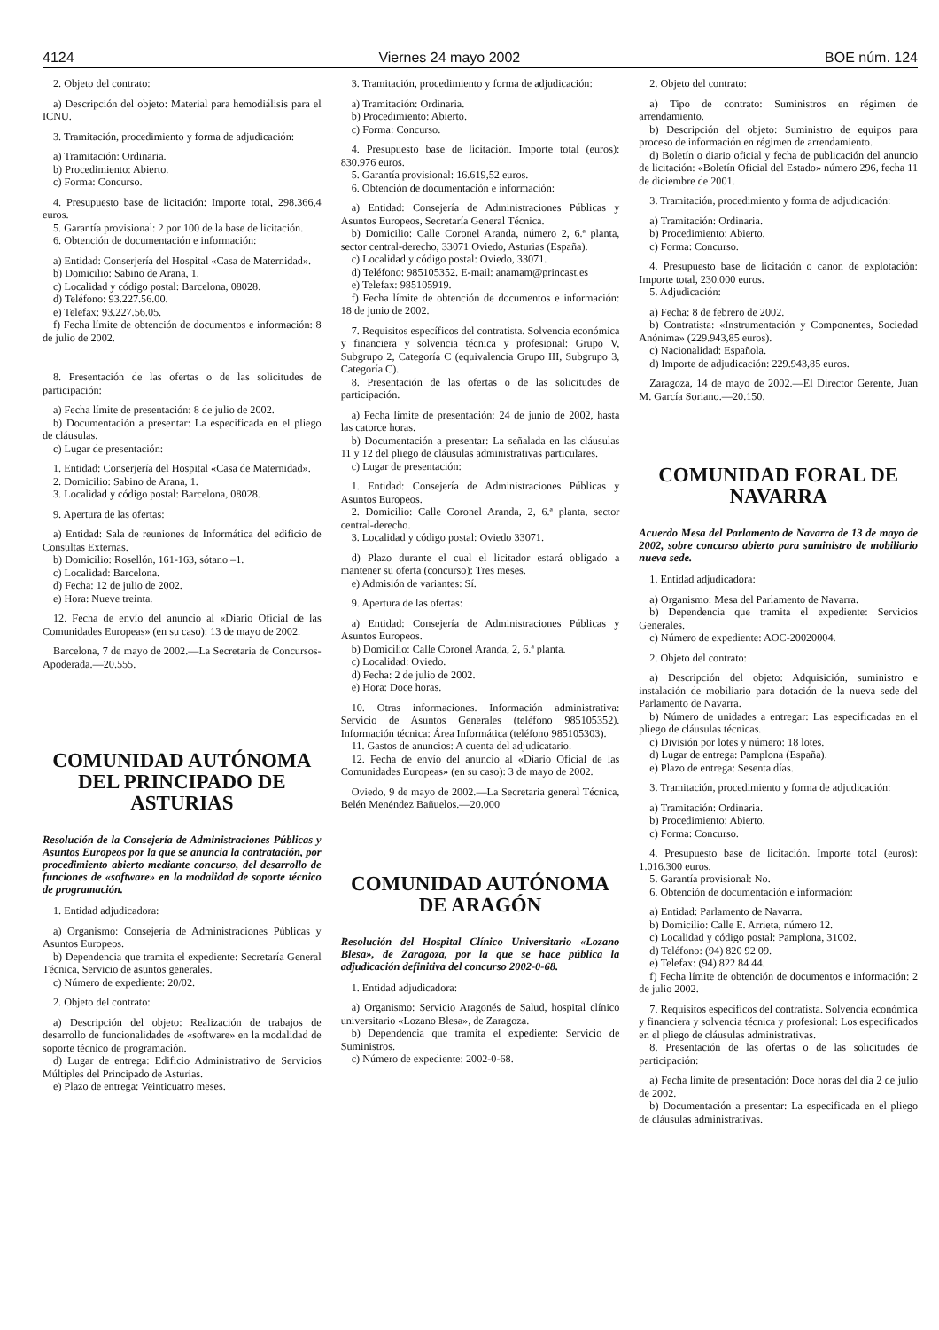4124 Viernes 24 mayo 2002 BOE núm. 124
2. Objeto del contrato:
a) Descripción del objeto: Material para hemodiálisis para el ICNU.
3. Tramitación, procedimiento y forma de adjudicación:
a) Tramitación: Ordinaria.
b) Procedimiento: Abierto.
c) Forma: Concurso.
4. Presupuesto base de licitación: Importe total, 298.366,4 euros.
5. Garantía provisional: 2 por 100 de la base de licitación.
6. Obtención de documentación e información:
a) Entidad: Conserjería del Hospital «Casa de Maternidad».
b) Domicilio: Sabino de Arana, 1.
c) Localidad y código postal: Barcelona, 08028.
d) Teléfono: 93.227.56.00.
e) Telefax: 93.227.56.05.
f) Fecha límite de obtención de documentos e información: 8 de julio de 2002.
8. Presentación de las ofertas o de las solicitudes de participación:
a) Fecha límite de presentación: 8 de julio de 2002.
b) Documentación a presentar: La especificada en el pliego de cláusulas.
c) Lugar de presentación:
1. Entidad: Conserjería del Hospital «Casa de Maternidad».
2. Domicilio: Sabino de Arana, 1.
3. Localidad y código postal: Barcelona, 08028.
9. Apertura de las ofertas:
a) Entidad: Sala de reuniones de Informática del edificio de Consultas Externas.
b) Domicilio: Rosellón, 161-163, sótano –1.
c) Localidad: Barcelona.
d) Fecha: 12 de julio de 2002.
e) Hora: Nueve treinta.
12. Fecha de envío del anuncio al «Diario Oficial de las Comunidades Europeas» (en su caso): 13 de mayo de 2002.
Barcelona, 7 de mayo de 2002.—La Secretaria de Concursos-Apoderada.—20.555.
COMUNIDAD AUTÓNOMA DEL PRINCIPADO DE ASTURIAS
Resolución de la Consejería de Administraciones Públicas y Asuntos Europeos por la que se anuncia la contratación, por procedimiento abierto mediante concurso, del desarrollo de funciones de «software» en la modalidad de soporte técnico de programación.
1. Entidad adjudicadora:
a) Organismo: Consejería de Administraciones Públicas y Asuntos Europeos.
b) Dependencia que tramita el expediente: Secretaría General Técnica, Servicio de asuntos generales.
c) Número de expediente: 20/02.
2. Objeto del contrato:
a) Descripción del objeto: Realización de trabajos de desarrollo de funcionalidades de «software» en la modalidad de soporte técnico de programación.
d) Lugar de entrega: Edificio Administrativo de Servicios Múltiples del Principado de Asturias.
e) Plazo de entrega: Veinticuatro meses.
3. Tramitación, procedimiento y forma de adjudicación:
a) Tramitación: Ordinaria.
b) Procedimiento: Abierto.
c) Forma: Concurso.
4. Presupuesto base de licitación. Importe total (euros): 830.976 euros.
5. Garantía provisional: 16.619,52 euros.
6. Obtención de documentación e información:
a) Entidad: Consejería de Administraciones Públicas y Asuntos Europeos, Secretaría General Técnica.
b) Domicilio: Calle Coronel Aranda, número 2, 6.ª planta, sector central-derecho, 33071 Oviedo, Asturias (España).
c) Localidad y código postal: Oviedo, 33071.
d) Teléfono: 985105352. E-mail: anamam@princast.es
e) Telefax: 985105919.
f) Fecha límite de obtención de documentos e información: 18 de junio de 2002.
7. Requisitos específicos del contratista. Solvencia económica y financiera y solvencia técnica y profesional: Grupo V, Subgrupo 2, Categoría C (equivalencia Grupo III, Subgrupo 3, Categoría C).
8. Presentación de las ofertas o de las solicitudes de participación.
a) Fecha límite de presentación: 24 de junio de 2002, hasta las catorce horas.
b) Documentación a presentar: La señalada en las cláusulas 11 y 12 del pliego de cláusulas administrativas particulares.
c) Lugar de presentación:
1. Entidad: Consejería de Administraciones Públicas y Asuntos Europeos.
2. Domicilio: Calle Coronel Aranda, 2, 6.ª planta, sector central-derecho.
3. Localidad y código postal: Oviedo 33071.
d) Plazo durante el cual el licitador estará obligado a mantener su oferta (concurso): Tres meses.
e) Admisión de variantes: Sí.
9. Apertura de las ofertas:
a) Entidad: Consejería de Administraciones Públicas y Asuntos Europeos.
b) Domicilio: Calle Coronel Aranda, 2, 6.ª planta.
c) Localidad: Oviedo.
d) Fecha: 2 de julio de 2002.
e) Hora: Doce horas.
10. Otras informaciones. Información administrativa: Servicio de Asuntos Generales (teléfono 985105352). Información técnica: Área Informática (teléfono 985105303).
11. Gastos de anuncios: A cuenta del adjudicatario.
12. Fecha de envío del anuncio al «Diario Oficial de las Comunidades Europeas» (en su caso): 3 de mayo de 2002.
Oviedo, 9 de mayo de 2002.—La Secretaria general Técnica, Belén Menéndez Bañuelos.—20.000
COMUNIDAD AUTÓNOMA DE ARAGÓN
Resolución del Hospital Clínico Universitario «Lozano Blesa», de Zaragoza, por la que se hace pública la adjudicación definitiva del concurso 2002-0-68.
1. Entidad adjudicadora:
a) Organismo: Servicio Aragonés de Salud, hospital clínico universitario «Lozano Blesa», de Zaragoza.
b) Dependencia que tramita el expediente: Servicio de Suministros.
c) Número de expediente: 2002-0-68.
2. Objeto del contrato:
a) Tipo de contrato: Suministros en régimen de arrendamiento.
b) Descripción del objeto: Suministro de equipos para proceso de información en régimen de arrendamiento.
d) Boletín o diario oficial y fecha de publicación del anuncio de licitación: «Boletín Oficial del Estado» número 296, fecha 11 de diciembre de 2001.
3. Tramitación, procedimiento y forma de adjudicación:
a) Tramitación: Ordinaria.
b) Procedimiento: Abierto.
c) Forma: Concurso.
4. Presupuesto base de licitación o canon de explotación: Importe total, 230.000 euros.
5. Adjudicación:
a) Fecha: 8 de febrero de 2002.
b) Contratista: «Instrumentación y Componentes, Sociedad Anónima» (229.943,85 euros).
c) Nacionalidad: Española.
d) Importe de adjudicación: 229.943,85 euros.
Zaragoza, 14 de mayo de 2002.—El Director Gerente, Juan M. García Soriano.—20.150.
COMUNIDAD FORAL DE NAVARRA
Acuerdo Mesa del Parlamento de Navarra de 13 de mayo de 2002, sobre concurso abierto para suministro de mobiliario nueva sede.
1. Entidad adjudicadora:
a) Organismo: Mesa del Parlamento de Navarra.
b) Dependencia que tramita el expediente: Servicios Generales.
c) Número de expediente: AOC-20020004.
2. Objeto del contrato:
a) Descripción del objeto: Adquisición, suministro e instalación de mobiliario para dotación de la nueva sede del Parlamento de Navarra.
b) Número de unidades a entregar: Las especificadas en el pliego de cláusulas técnicas.
c) División por lotes y número: 18 lotes.
d) Lugar de entrega: Pamplona (España).
e) Plazo de entrega: Sesenta días.
3. Tramitación, procedimiento y forma de adjudicación:
a) Tramitación: Ordinaria.
b) Procedimiento: Abierto.
c) Forma: Concurso.
4. Presupuesto base de licitación. Importe total (euros): 1.016.300 euros.
5. Garantía provisional: No.
6. Obtención de documentación e información:
a) Entidad: Parlamento de Navarra.
b) Domicilio: Calle E. Arrieta, número 12.
c) Localidad y código postal: Pamplona, 31002.
d) Teléfono: (94) 820 92 09.
e) Telefax: (94) 822 84 44.
f) Fecha límite de obtención de documentos e información: 2 de julio 2002.
7. Requisitos específicos del contratista. Solvencia económica y financiera y solvencia técnica y profesional: Los especificados en el pliego de cláusulas administrativas.
8. Presentación de las ofertas o de las solicitudes de participación:
a) Fecha límite de presentación: Doce horas del día 2 de julio de 2002.
b) Documentación a presentar: La especificada en el pliego de cláusulas administrativas.